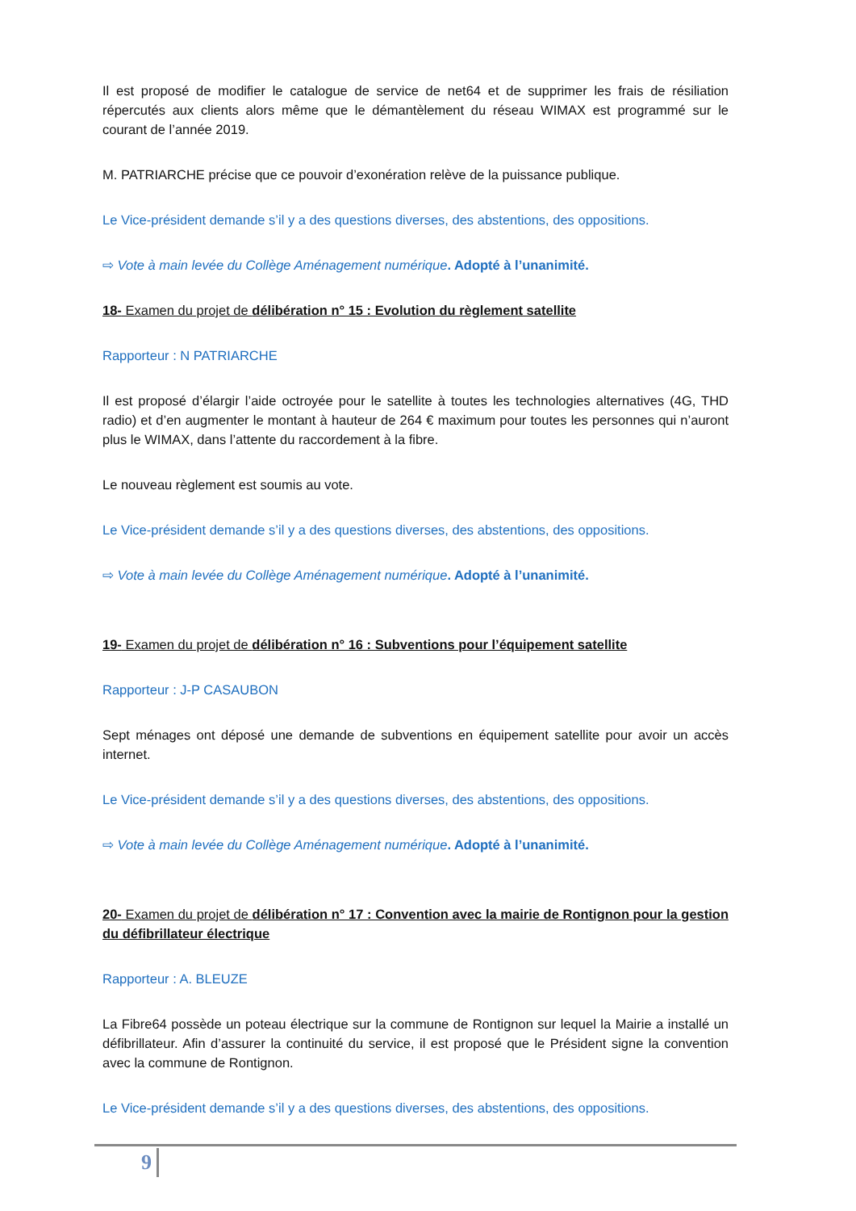Il est proposé de modifier le catalogue de service de net64 et de supprimer les frais de résiliation répercutés aux clients alors même que le démantèlement du réseau WIMAX est programmé sur le courant de l’année 2019.
M. PATRIARCHE précise que ce pouvoir d’exonération relève de la puissance publique.
Le Vice-président demande s’il y a des questions diverses, des abstentions, des oppositions.
⇨ Vote à main levée du Collège Aménagement numérique. Adopté à l’unanimité.
18- Examen du projet de délibération n° 15 : Evolution du règlement satellite
Rapporteur : N PATRIARCHE
Il est proposé d’élargir l’aide octroyée pour le satellite à toutes les technologies alternatives (4G, THD radio) et d’en augmenter le montant à hauteur de 264 € maximum pour toutes les personnes qui n’auront plus le WIMAX, dans l’attente du raccordement à la fibre.
Le nouveau règlement est soumis au vote.
Le Vice-président demande s’il y a des questions diverses, des abstentions, des oppositions.
⇨ Vote à main levée du Collège Aménagement numérique. Adopté à l’unanimité.
19- Examen du projet de délibération n° 16 : Subventions pour l’équipement satellite
Rapporteur : J-P CASAUBON
Sept ménages ont déposé une demande de subventions en équipement satellite pour avoir un accès internet.
Le Vice-président demande s’il y a des questions diverses, des abstentions, des oppositions.
⇨ Vote à main levée du Collège Aménagement numérique. Adopté à l’unanimité.
20- Examen du projet de délibération n° 17 : Convention avec la mairie de Rontignon pour la gestion du défibrillateur électrique
Rapporteur : A. BLEUZE
La Fibre64 possède un poteau électrique sur la commune de Rontignon sur lequel la Mairie a installé un défibrillateur. Afin d’assurer la continuité du service, il est proposé que le Président signe la convention avec la commune de Rontignon.
Le Vice-président demande s’il y a des questions diverses, des abstentions, des oppositions.
9